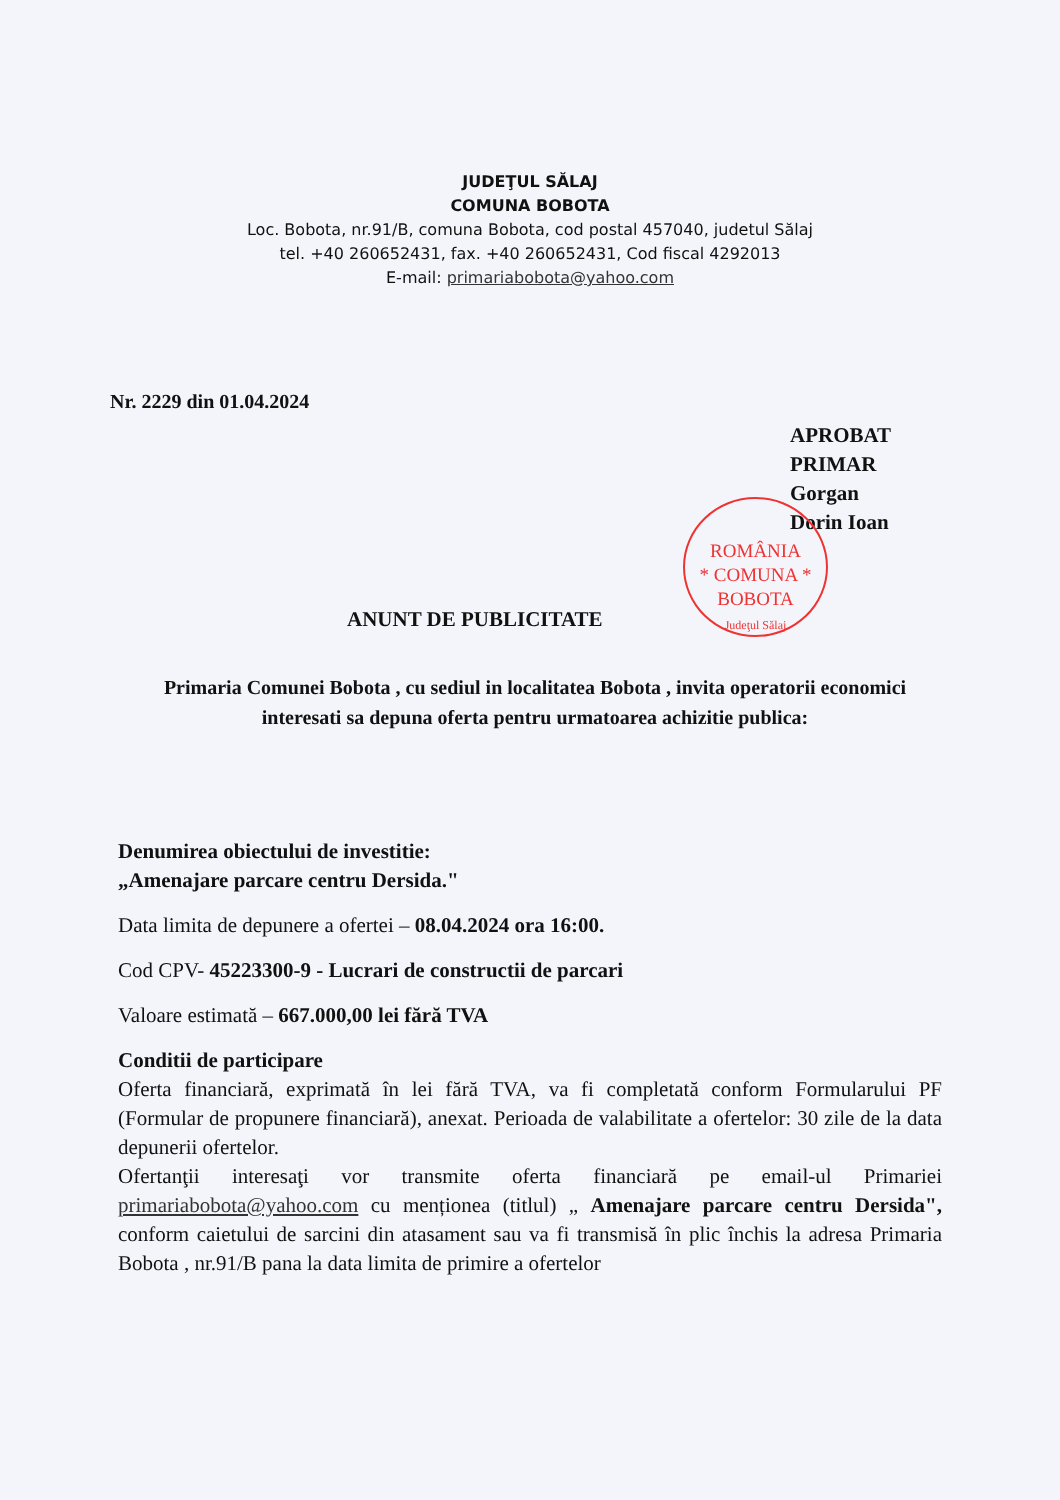JUDEŢUL SĂLAJ
COMUNA BOBOTA
Loc. Bobota, nr.91/B, comuna Bobota, cod postal 457040, judetul Sălaj
tel. +40 260652431, fax. +40 260652431, Cod fiscal 4292013
E-mail: primariabobota@yahoo.com
Nr. 2229 din 01.04.2024
APROBAT
PRIMAR
Gorgan
Dorin Ioan
ROMÂNIA
* COMUNA *
BOBOTA
Judeţul Sălaj
ANUNT DE PUBLICITATE
Primaria Comunei Bobota , cu sediul in localitatea Bobota , invita operatorii economici interesati sa depuna oferta pentru urmatoarea achizitie publica:
Denumirea obiectului de investitie:
„Amenajare parcare centru Dersida."
Data limita de depunere a ofertei – 08.04.2024 ora 16:00.
Cod CPV- 45223300-9 - Lucrari de constructii de parcari
Valoare estimată – 667.000,00 lei fără TVA
Conditii de participare
Oferta financiară, exprimată în lei fără TVA, va fi completată conform Formularului PF (Formular de propunere financiară), anexat. Perioada de valabilitate a ofertelor: 30 zile de la data depunerii ofertelor.
Ofertanţii interesaţi vor transmite oferta financiară pe email-ul Primariei primariabobota@yahoo.com cu menționea (titlul) „ Amenajare parcare centru Dersida", conform caietului de sarcini din atasament sau va fi transmisă în plic închis la adresa Primaria Bobota , nr.91/B pana la data limita de primire a ofertelor